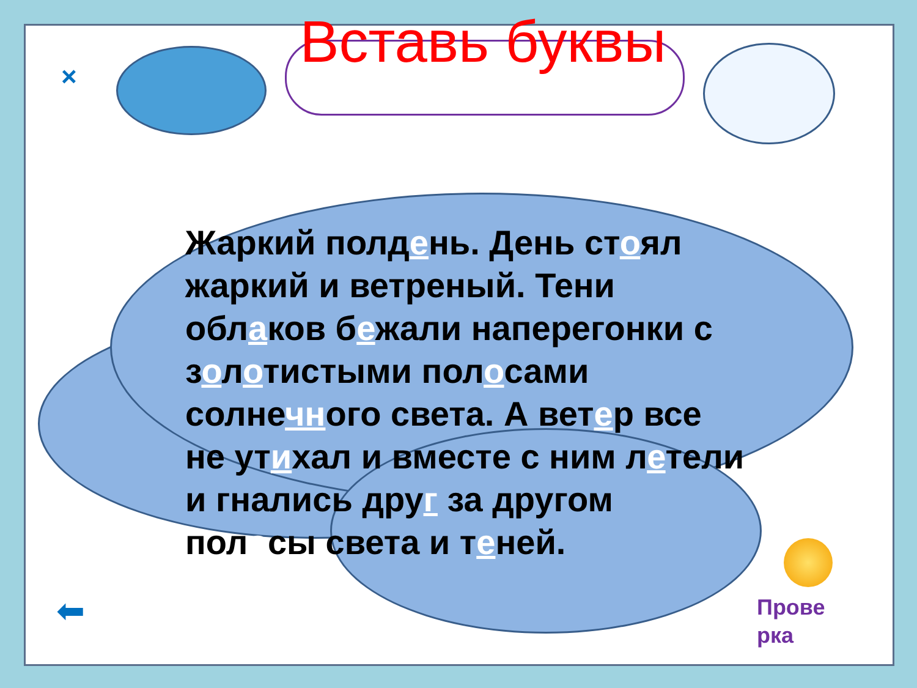×
Вставь буквы
Жаркий полдень. День стоял жаркий и ветреный. Тени облаков бежали наперегонки с золотистыми полосами солнечного света. А ветер все не утихал и вместе с ним летели и гнались друг за другом полосы света и теней.
Прове
рка
⬅